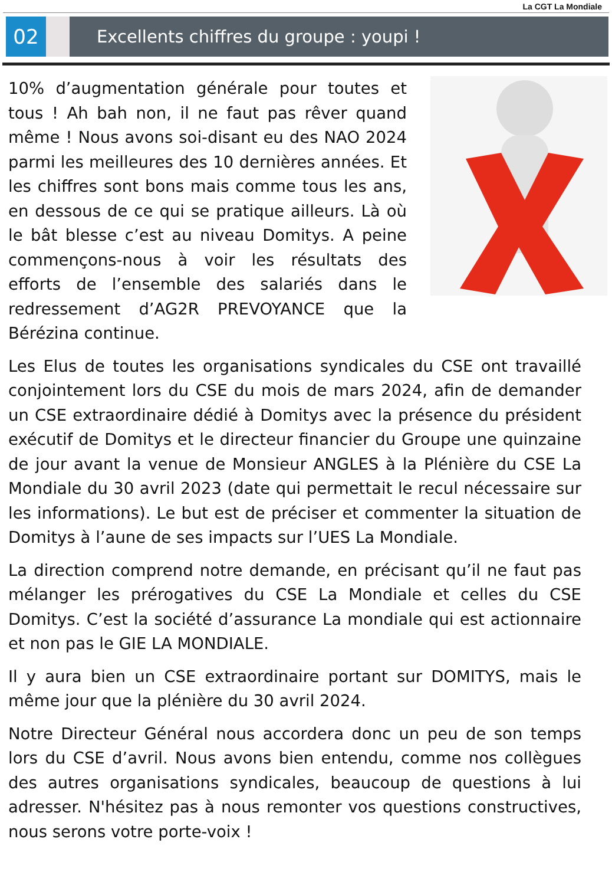La CGT La Mondiale
02
Excellents chiffres du groupe : youpi !
10% d’augmentation générale pour toutes et tous ! Ah bah non, il ne faut pas rêver quand même ! Nous avons soi-disant eu des NAO 2024 parmi les meilleures des 10 dernières années. Et les chiffres sont bons mais comme tous les ans, en dessous de ce qui se pratique ailleurs. Là où le bât blesse c’est au niveau Domitys. A peine commençons-nous à voir les résultats des efforts de l’ensemble des salariés dans le redressement d’AG2R PREVOYANCE que la Bérézina continue.
Les Elus de toutes les organisations syndicales du CSE ont travaillé conjointement lors du CSE du mois de mars 2024, afin de demander un CSE extraordinaire dédié à Domitys avec la présence du président exécutif de Domitys et le directeur financier du Groupe une quinzaine de jour avant la venue de Monsieur ANGLES à la Plénière du CSE La Mondiale du 30 avril 2023 (date qui permettait le recul nécessaire sur les informations). Le but est de préciser et commenter la situation de Domitys à l’aune de ses impacts sur l’UES La Mondiale.
La direction comprend notre demande, en précisant qu’il ne faut pas mélanger les prérogatives du CSE La Mondiale et celles du CSE Domitys. C’est la société d’assurance La mondiale qui est actionnaire et non pas le GIE LA MONDIALE.
Il y aura bien un CSE extraordinaire portant sur DOMITYS, mais le même jour que la plénière du 30 avril 2024.
Notre Directeur Général nous accordera donc un peu de son temps lors du CSE d’avril. Nous avons bien entendu, comme nos collègues des autres organisations syndicales, beaucoup de questions à lui adresser. N'hésitez pas à nous remonter vos questions constructives, nous serons votre porte-voix !